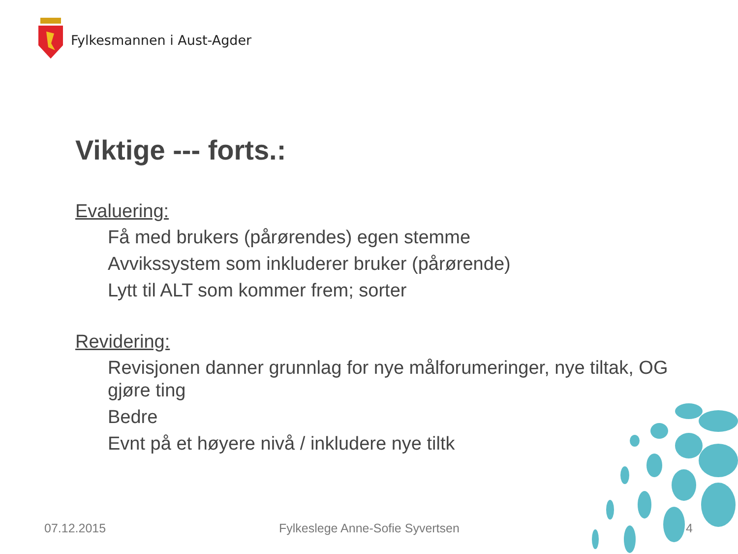Fylkesmannen i Aust-Agder
Viktige --- forts.:
Evaluering:
Få med brukers (pårørendes) egen stemme
Avvikssystem som inkluderer bruker (pårørende)
Lytt til ALT som kommer frem; sorter
Revidering:
Revisjonen danner grunnlag for nye målforumeringer, nye tiltak, OG gjøre ting
Bedre
Evnt på et høyere nivå / inkludere nye tiltk
07.12.2015
Fylkeslege Anne-Sofie Syvertsen
4